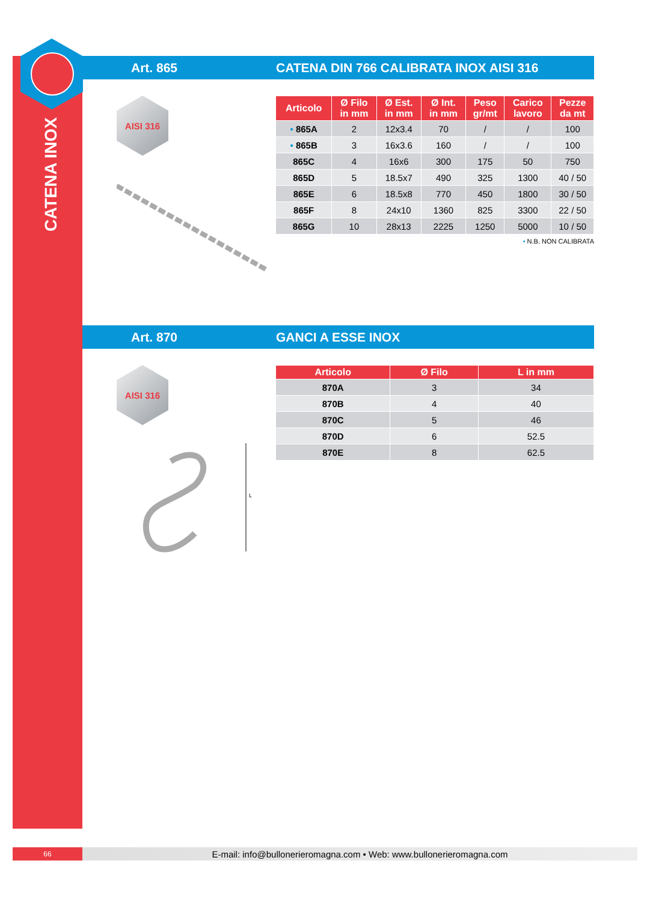CATENA INOX
Art. 865
CATENA DIN 766 CALIBRATA INOX AISI 316
AISI 316
| Articolo | Ø Filo in mm | Ø Est. in mm | Ø Int. in mm | Peso gr/mt | Carico lavoro | Pezze da mt |
| --- | --- | --- | --- | --- | --- | --- |
| • 865A | 2 | 12x3.4 | 70 | / | / | 100 |
| • 865B | 3 | 16x3.6 | 160 | / | / | 100 |
| 865C | 4 | 16x6 | 300 | 175 | 50 | 750 |
| 865D | 5 | 18.5x7 | 490 | 325 | 1300 | 40 / 50 |
| 865E | 6 | 18.5x8 | 770 | 450 | 1800 | 30 / 50 |
| 865F | 8 | 24x10 | 1360 | 825 | 3300 | 22 / 50 |
| 865G | 10 | 28x13 | 2225 | 1250 | 5000 | 10 / 50 |
• N.B. NON CALIBRATA
Art. 870 GANCI A ESSE INOX
AISI 316
L
| Articolo | Ø Filo | L in mm |
| --- | --- | --- |
| 870A | 3 | 34 |
| 870B | 4 | 40 |
| 870C | 5 | 46 |
| 870D | 6 | 52.5 |
| 870E | 8 | 62.5 |
66
E-mail: info@bullonerieromagna.com • Web: www.bullonerieromagna.com